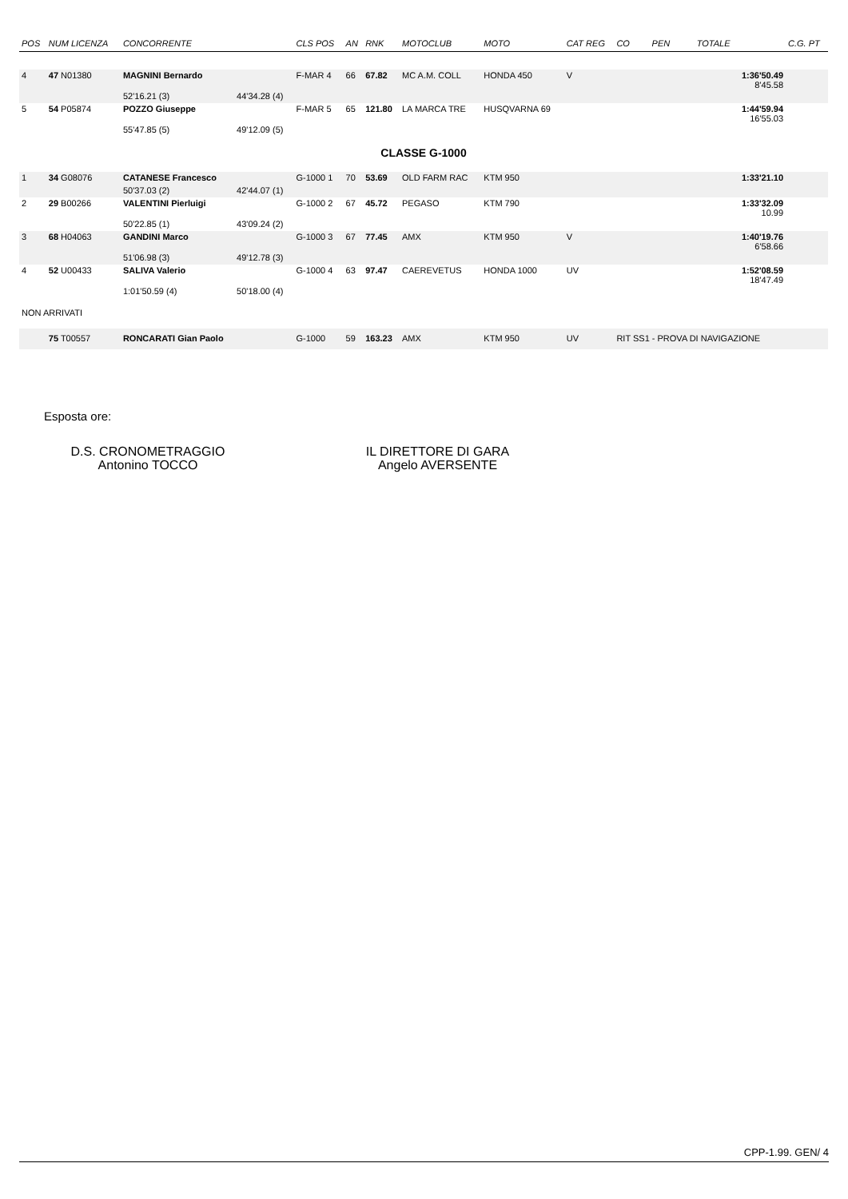| POS | NUM LICENZA | CONCORRENTE | | CLS POS | AN | RNK | MOTOCLUB | MOTO | CAT REG | CO | PEN | TOTALE | C.G. PT |
| --- | --- | --- | --- | --- | --- | --- | --- | --- | --- | --- | --- | --- | --- |
| 4 | 47 N01380 | MAGNINI Bernardo | | F-MAR 4 | 66 | 67.82 | MC A.M. COLL | HONDA 450 | V | | | 1:36'50.49 8'45.58 | |
| | | 52'16.21 (3) | 44'34.28 (4) | | | | | | | | | | |
| 5 | 54 P05874 | POZZO Giuseppe | | F-MAR 5 | 65 | 121.80 | LA MARCA TRE | HUSQVARNA 69 | | | | 1:44'59.94 16'55.03 | |
| | | 55'47.85 (5) | 49'12.09 (5) | | | | | | | | | | |
| CLASSE G-1000 | | | | | | | | | | | | | |
| 1 | 34 G08076 | CATANESE Francesco | | G-1000 1 | 70 | 53.69 | OLD FARM RAC | KTM 950 | | | | 1:33'21.10 | |
| | | 50'37.03 (2) | 42'44.07 (1) | | | | | | | | | | |
| 2 | 29 B00266 | VALENTINI Pierluigi | | G-1000 2 | 67 | 45.72 | PEGASO | KTM 790 | | | | 1:33'32.09 10.99 | |
| | | 50'22.85 (1) | 43'09.24 (2) | | | | | | | | | | |
| 3 | 68 H04063 | GANDINI Marco | | G-1000 3 | 67 | 77.45 | AMX | KTM 950 | V | | | 1:40'19.76 6'58.66 | |
| | | 51'06.98 (3) | 49'12.78 (3) | | | | | | | | | | |
| 4 | 52 U00433 | SALIVA Valerio | | G-1000 4 | 63 | 97.47 | CAEREVETUS | HONDA 1000 | UV | | | 1:52'08.59 18'47.49 | |
| | | 1:01'50.59 (4) | 50'18.00 (4) | | | | | | | | | | |
| NON ARRIVATI | | | | | | | | | | | | | |
| | 75 T00557 | RONCARATI Gian Paolo | | G-1000 | 59 | 163.23 | AMX | KTM 950 | UV | RIT SS1 - PROVA DI NAVIGAZIONE | | | |
Esposta ore:
D.S. CRONOMETRAGGIO
Antonino TOCCO
IL DIRETTORE DI GARA
Angelo AVERSENTE
CPP-1.99. GEN/ 4